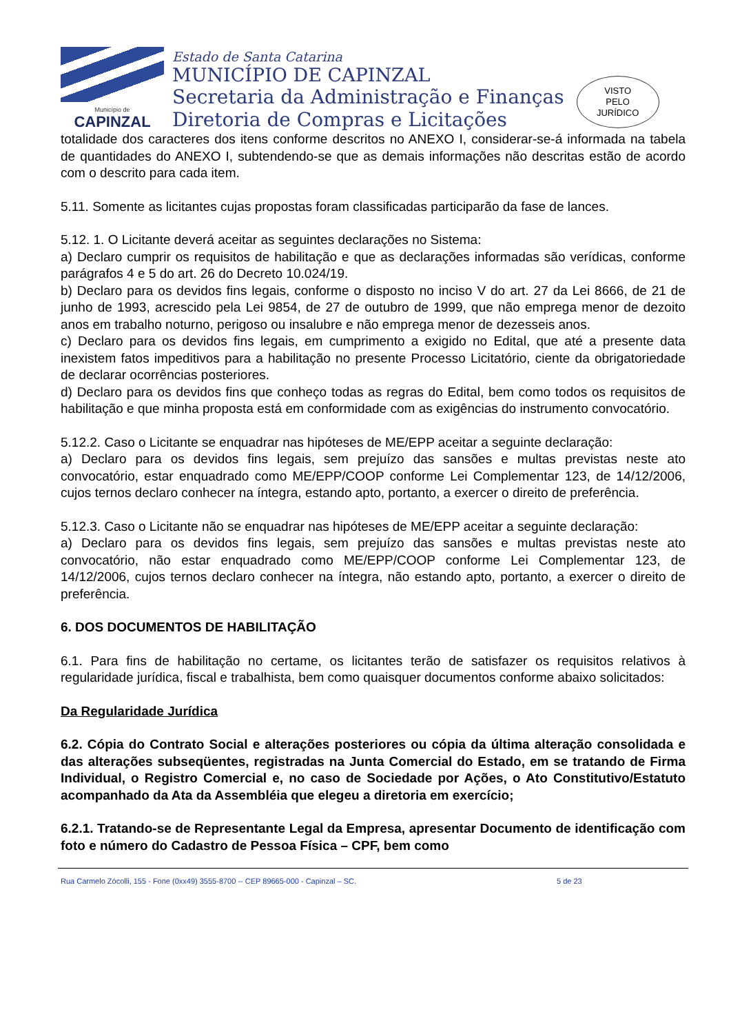Município de
CAPINZAL
Estado de Santa Catarina
MUNICÍPIO DE CAPINZAL
Secretaria da Administração e Finanças
Diretoria de Compras e Licitações
VISTO
PELO
JURÍDICO
totalidade dos caracteres dos itens conforme descritos no ANEXO I, considerar-se-á informada na tabela de quantidades do ANEXO I, subtendendo-se que as demais informações não descritas estão de acordo com o descrito para cada item.
5.11. Somente as licitantes cujas propostas foram classificadas participarão da fase de lances.
5.12. 1. O Licitante deverá aceitar as seguintes declarações no Sistema:
a) Declaro cumprir os requisitos de habilitação e que as declarações informadas são verídicas, conforme parágrafos 4 e 5 do art. 26 do Decreto 10.024/19.
b) Declaro para os devidos fins legais, conforme o disposto no inciso V do art. 27 da Lei 8666, de 21 de junho de 1993, acrescido pela Lei 9854, de 27 de outubro de 1999, que não emprega menor de dezoito anos em trabalho noturno, perigoso ou insalubre e não emprega menor de dezesseis anos.
c) Declaro para os devidos fins legais, em cumprimento a exigido no Edital, que até a presente data inexistem fatos impeditivos para a habilitação no presente Processo Licitatório, ciente da obrigatoriedade de declarar ocorrências posteriores.
d) Declaro para os devidos fins que conheço todas as regras do Edital, bem como todos os requisitos de habilitação e que minha proposta está em conformidade com as exigências do instrumento convocatório.
5.12.2. Caso o Licitante se enquadrar nas hipóteses de ME/EPP aceitar a seguinte declaração:
a) Declaro para os devidos fins legais, sem prejuízo das sansões e multas previstas neste ato convocatório, estar enquadrado como ME/EPP/COOP conforme Lei Complementar 123, de 14/12/2006, cujos ternos declaro conhecer na íntegra, estando apto, portanto, a exercer o direito de preferência.
5.12.3. Caso o Licitante não se enquadrar nas hipóteses de ME/EPP aceitar a seguinte declaração:
a) Declaro para os devidos fins legais, sem prejuízo das sansões e multas previstas neste ato convocatório, não estar enquadrado como ME/EPP/COOP conforme Lei Complementar 123, de 14/12/2006, cujos ternos declaro conhecer na íntegra, não estando apto, portanto, a exercer o direito de preferência.
6. DOS DOCUMENTOS DE HABILITAÇÃO
6.1. Para fins de habilitação no certame, os licitantes terão de satisfazer os requisitos relativos à regularidade jurídica, fiscal e trabalhista, bem como quaisquer documentos conforme abaixo solicitados:
Da Regularidade Jurídica
6.2. Cópia do Contrato Social e alterações posteriores ou cópia da última alteração consolidada e das alterações subseqüentes, registradas na Junta Comercial do Estado, em se tratando de Firma Individual, o Registro Comercial e, no caso de Sociedade por Ações, o Ato Constitutivo/Estatuto acompanhado da Ata da Assembléia que elegeu a diretoria em exercício;
6.2.1. Tratando-se de Representante Legal da Empresa, apresentar Documento de identificação com foto e número do Cadastro de Pessoa Física – CPF, bem como
Rua Carmelo Zócolli, 155 - Fone (0xx49) 3555-8700 -- CEP 89665-000 - Capinzal – SC. 5 de 23